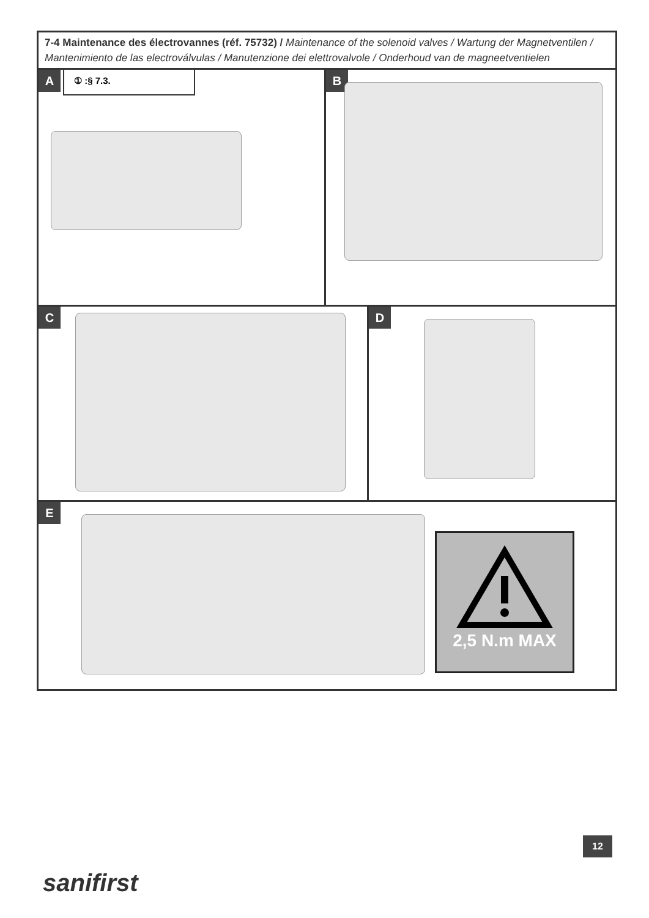7-4 Maintenance des électrovannes (réf. 75732) / Maintenance of the solenoid valves / Wartung der Magnetventilen / Mantenimiento de las electroválvulas / Manutenzione dei elettrovalvole / Onderhoud van de magneetventielen
A ① :§ 7.3.
B
C
D
E
2,5 N.m MAX
12
sanifirst